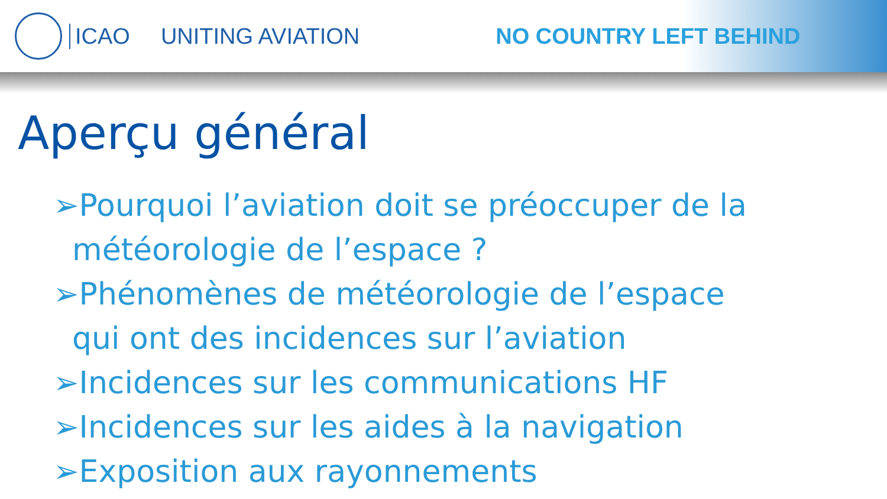ICAO UNITING AVIATION NO COUNTRY LEFT BEHIND
Aperçu général
➢Pourquoi l’aviation doit se préoccuper de la météorologie de l’espace ?
➢Phénomènes de météorologie de l’espace qui ont des incidences sur l’aviation
➢Incidences sur les communications HF
➢Incidences sur les aides à la navigation
➢Exposition aux rayonnements